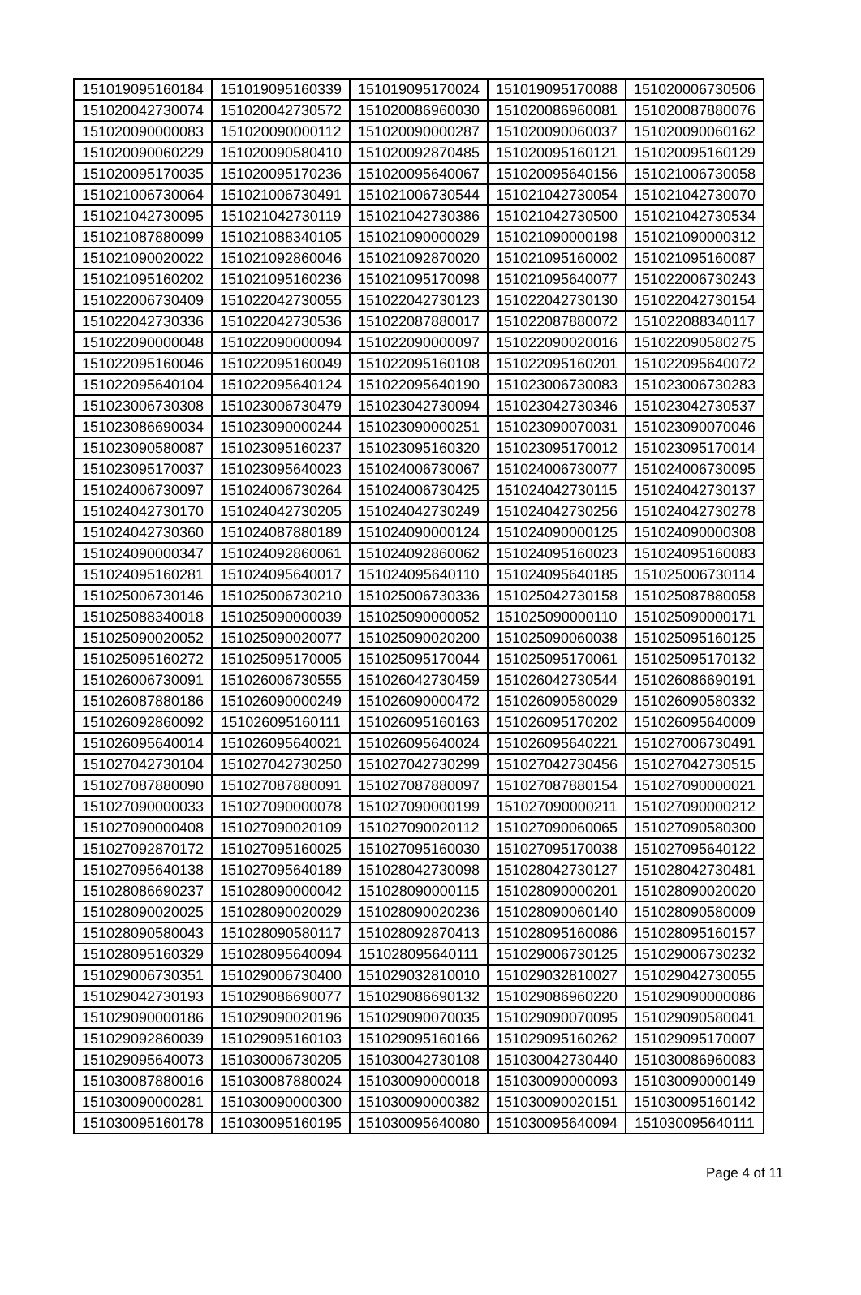| 151019095160184 | 151019095160339 | 151019095170024 | 151019095170088 | 151020006730506 |
| 151020042730074 | 151020042730572 | 151020086960030 | 151020086960081 | 151020087880076 |
| 151020090000083 | 151020090000112 | 151020090000287 | 151020090060037 | 151020090060162 |
| 151020090060229 | 151020090580410 | 151020092870485 | 151020095160121 | 151020095160129 |
| 151020095170035 | 151020095170236 | 151020095640067 | 151020095640156 | 151021006730058 |
| 151021006730064 | 151021006730491 | 151021006730544 | 151021042730054 | 151021042730070 |
| 151021042730095 | 151021042730119 | 151021042730386 | 151021042730500 | 151021042730534 |
| 151021087880099 | 151021088340105 | 151021090000029 | 151021090000198 | 151021090000312 |
| 151021090020022 | 151021092860046 | 151021092870020 | 151021095160002 | 151021095160087 |
| 151021095160202 | 151021095160236 | 151021095170098 | 151021095640077 | 151022006730243 |
| 151022006730409 | 151022042730055 | 151022042730123 | 151022042730130 | 151022042730154 |
| 151022042730336 | 151022042730536 | 151022087880017 | 151022087880072 | 151022088340117 |
| 151022090000048 | 151022090000094 | 151022090000097 | 151022090020016 | 151022090580275 |
| 151022095160046 | 151022095160049 | 151022095160108 | 151022095160201 | 151022095640072 |
| 151022095640104 | 151022095640124 | 151022095640190 | 151023006730083 | 151023006730283 |
| 151023006730308 | 151023006730479 | 151023042730094 | 151023042730346 | 151023042730537 |
| 151023086690034 | 151023090000244 | 151023090000251 | 151023090070031 | 151023090070046 |
| 151023090580087 | 151023095160237 | 151023095160320 | 151023095170012 | 151023095170014 |
| 151023095170037 | 151023095640023 | 151024006730067 | 151024006730077 | 151024006730095 |
| 151024006730097 | 151024006730264 | 151024006730425 | 151024042730115 | 151024042730137 |
| 151024042730170 | 151024042730205 | 151024042730249 | 151024042730256 | 151024042730278 |
| 151024042730360 | 151024087880189 | 151024090000124 | 151024090000125 | 151024090000308 |
| 151024090000347 | 151024092860061 | 151024092860062 | 151024095160023 | 151024095160083 |
| 151024095160281 | 151024095640017 | 151024095640110 | 151024095640185 | 151025006730114 |
| 151025006730146 | 151025006730210 | 151025006730336 | 151025042730158 | 151025087880058 |
| 151025088340018 | 151025090000039 | 151025090000052 | 151025090000110 | 151025090000171 |
| 151025090020052 | 151025090020077 | 151025090020200 | 151025090060038 | 151025095160125 |
| 151025095160272 | 151025095170005 | 151025095170044 | 151025095170061 | 151025095170132 |
| 151026006730091 | 151026006730555 | 151026042730459 | 151026042730544 | 151026086690191 |
| 151026087880186 | 151026090000249 | 151026090000472 | 151026090580029 | 151026090580332 |
| 151026092860092 | 151026095160111 | 151026095160163 | 151026095170202 | 151026095640009 |
| 151026095640014 | 151026095640021 | 151026095640024 | 151026095640221 | 151027006730491 |
| 151027042730104 | 151027042730250 | 151027042730299 | 151027042730456 | 151027042730515 |
| 151027087880090 | 151027087880091 | 151027087880097 | 151027087880154 | 151027090000021 |
| 151027090000033 | 151027090000078 | 151027090000199 | 151027090000211 | 151027090000212 |
| 151027090000408 | 151027090020109 | 151027090020112 | 151027090060065 | 151027090580300 |
| 151027092870172 | 151027095160025 | 151027095160030 | 151027095170038 | 151027095640122 |
| 151027095640138 | 151027095640189 | 151028042730098 | 151028042730127 | 151028042730481 |
| 151028086690237 | 151028090000042 | 151028090000115 | 151028090000201 | 151028090020020 |
| 151028090020025 | 151028090020029 | 151028090020236 | 151028090060140 | 151028090580009 |
| 151028090580043 | 151028090580117 | 151028092870413 | 151028095160086 | 151028095160157 |
| 151028095160329 | 151028095640094 | 151028095640111 | 151029006730125 | 151029006730232 |
| 151029006730351 | 151029006730400 | 151029032810010 | 151029032810027 | 151029042730055 |
| 151029042730193 | 151029086690077 | 151029086690132 | 151029086960220 | 151029090000086 |
| 151029090000186 | 151029090020196 | 151029090070035 | 151029090070095 | 151029090580041 |
| 151029092860039 | 151029095160103 | 151029095160166 | 151029095160262 | 151029095170007 |
| 151029095640073 | 151030006730205 | 151030042730108 | 151030042730440 | 151030086960083 |
| 151030087880016 | 151030087880024 | 151030090000018 | 151030090000093 | 151030090000149 |
| 151030090000281 | 151030090000300 | 151030090000382 | 151030090020151 | 151030095160142 |
| 151030095160178 | 151030095160195 | 151030095640080 | 151030095640094 | 151030095640111 |
Page 4 of 11